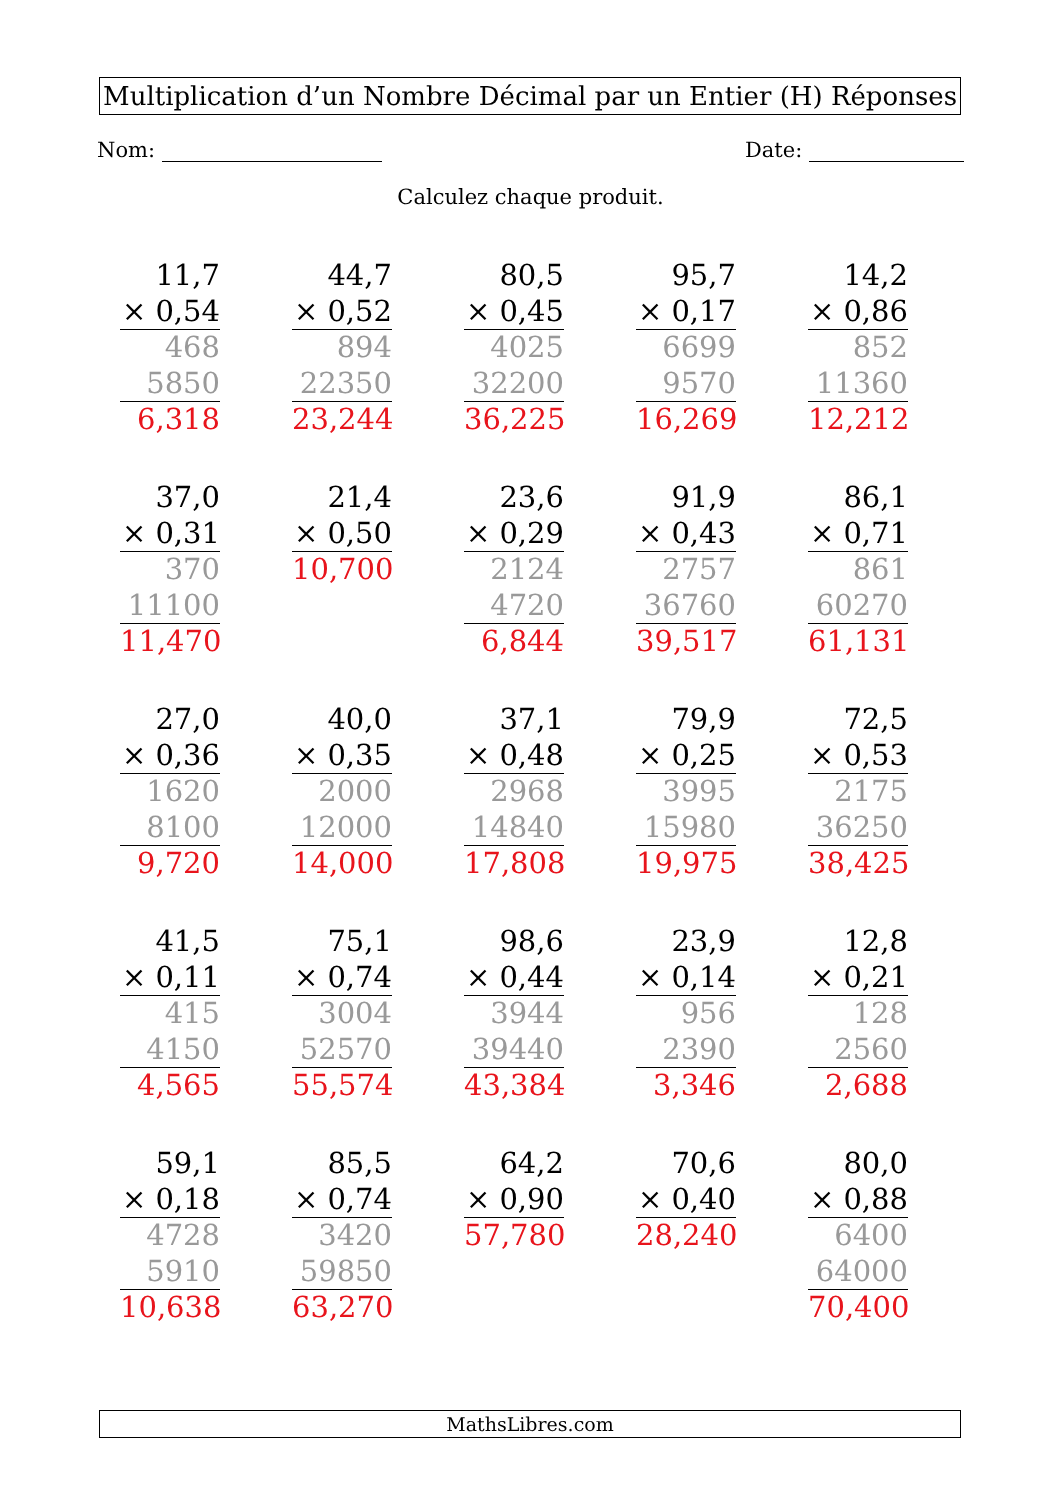Multiplication d’un Nombre Décimal par un Entier (H) Réponses
Nom: Date:
Calculez chaque produit.
11,7
× 0,54
468
5850
6,318
44,7
× 0,52
894
22350
23,244
80,5
× 0,45
4025
32200
36,225
95,7
× 0,17
6699
9570
16,269
14,2
× 0,86
852
11360
12,212
37,0
× 0,31
370
11100
11,470
21,4
× 0,50
10,700
23,6
× 0,29
2124
4720
6,844
91,9
× 0,43
2757
36760
39,517
86,1
× 0,71
861
60270
61,131
27,0
× 0,36
1620
8100
9,720
40,0
× 0,35
2000
12000
14,000
37,1
× 0,48
2968
14840
17,808
79,9
× 0,25
3995
15980
19,975
72,5
× 0,53
2175
36250
38,425
41,5
× 0,11
415
4150
4,565
75,1
× 0,74
3004
52570
55,574
98,6
× 0,44
3944
39440
43,384
23,9
× 0,14
956
2390
3,346
12,8
× 0,21
128
2560
2,688
59,1
× 0,18
4728
5910
10,638
85,5
× 0,74
3420
59850
63,270
64,2
× 0,90
57,780
70,6
× 0,40
28,240
80,0
× 0,88
6400
64000
70,400
MathsLibres.com